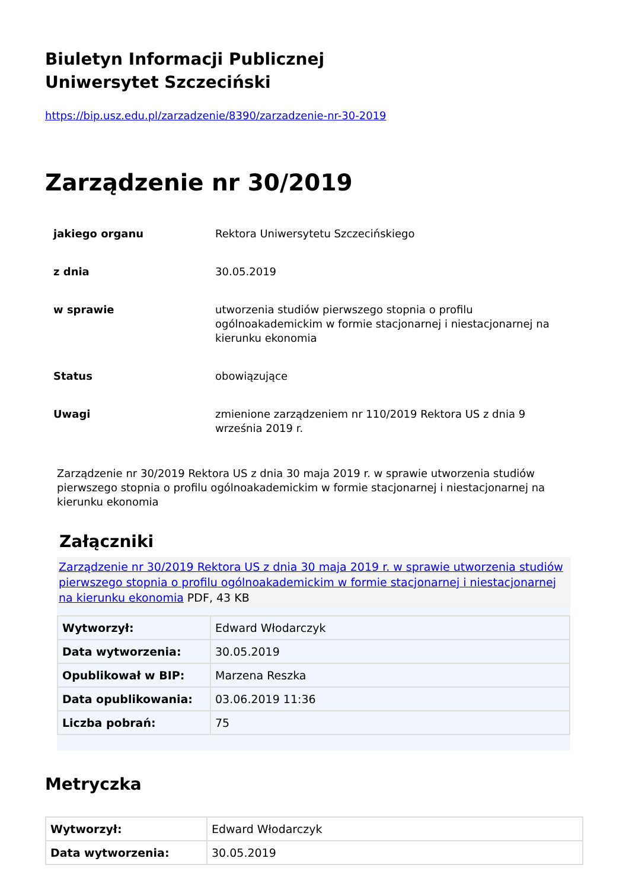Biuletyn Informacji Publicznej
Uniwersytet Szczeciński
https://bip.usz.edu.pl/zarzadzenie/8390/zarzadzenie-nr-30-2019
Zarządzenie nr 30/2019
| jakiego organu | Rektora Uniwersytetu Szczecińskiego |
| z dnia | 30.05.2019 |
| w sprawie | utworzenia studiów pierwszego stopnia o profilu ogólnoakademickim w formie stacjonarnej i niestacjonarnej na kierunku ekonomia |
| Status | obowiązujące |
| Uwagi | zmienione zarządzeniem nr 110/2019 Rektora US z dnia 9 września 2019 r. |
Zarządzenie nr 30/2019 Rektora US z dnia 30 maja 2019 r. w sprawie utworzenia studiów pierwszego stopnia o profilu ogólnoakademickim w formie stacjonarnej i niestacjonarnej na kierunku ekonomia
Załączniki
Zarządzenie nr 30/2019 Rektora US z dnia 30 maja 2019 r. w sprawie utworzenia studiów pierwszego stopnia o profilu ogólnoakademickim w formie stacjonarnej i niestacjonarnej na kierunku ekonomia PDF, 43 KB
| Wytworzył: | Edward Włodarczyk |
| Data wytworzenia: | 30.05.2019 |
| Opublikował w BIP: | Marzena Reszka |
| Data opublikowania: | 03.06.2019 11:36 |
| Liczba pobrań: | 75 |
Metryczka
| Wytworzył: | Edward Włodarczyk |
| Data wytworzenia: | 30.05.2019 |